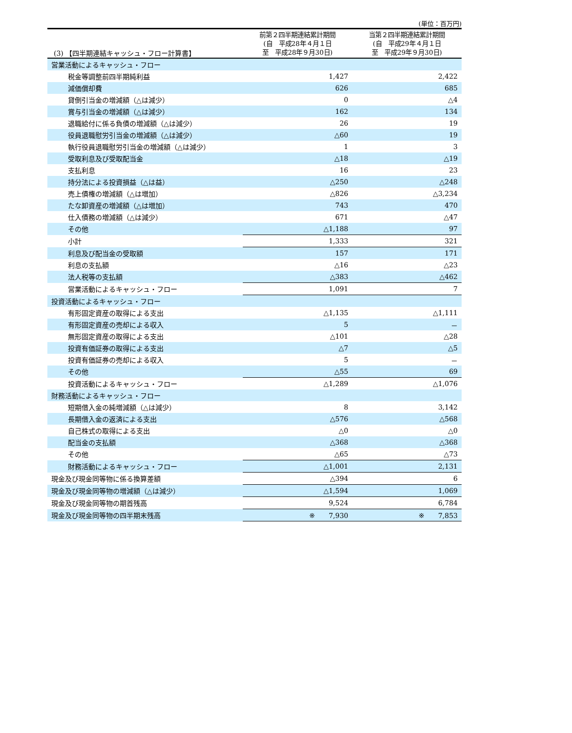(3) 【四半期連結キャッシュ・フロー計算書】
(単位：百万円)
| | 前第２四半期連結累計期間 (自 平成28年４月１日 至 平成28年９月30日) | 当第２四半期連結累計期間 (自 平成29年４月１日 至 平成29年９月30日) |
| --- | --- | --- |
| 営業活動によるキャッシュ・フロー | | |
| 税金等調整前四半期純利益 | 1,427 | 2,422 |
| 減価償却費 | 626 | 685 |
| 貸倒引当金の増減額（△は減少） | 0 | △4 |
| 賞与引当金の増減額（△は減少） | 162 | 134 |
| 退職給付に係る負債の増減額（△は減少） | 26 | 19 |
| 役員退職慰労引当金の増減額（△は減少） | △60 | 19 |
| 執行役員退職慰労引当金の増減額（△は減少） | 1 | 3 |
| 受取利息及び受取配当金 | △18 | △19 |
| 支払利息 | 16 | 23 |
| 持分法による投資損益（△は益） | △250 | △248 |
| 売上債権の増減額（△は増加） | △826 | △3,234 |
| たな卸資産の増減額（△は増加） | 743 | 470 |
| 仕入債務の増減額（△は減少） | 671 | △47 |
| その他 | △1,188 | 97 |
| 小計 | 1,333 | 321 |
| 利息及び配当金の受取額 | 157 | 171 |
| 利息の支払額 | △16 | △23 |
| 法人税等の支払額 | △383 | △462 |
| 営業活動によるキャッシュ・フロー | 1,091 | 7 |
| 投資活動によるキャッシュ・フロー | | |
| 有形固定資産の取得による支出 | △1,135 | △1,111 |
| 有形固定資産の売却による収入 | 5 | － |
| 無形固定資産の取得による支出 | △101 | △28 |
| 投資有価証券の取得による支出 | △7 | △5 |
| 投資有価証券の売却による収入 | 5 | － |
| その他 | △55 | 69 |
| 投資活動によるキャッシュ・フロー | △1,289 | △1,076 |
| 財務活動によるキャッシュ・フロー | | |
| 短期借入金の純増減額（△は減少） | 8 | 3,142 |
| 長期借入金の返済による支出 | △576 | △568 |
| 自己株式の取得による支出 | △0 | △0 |
| 配当金の支払額 | △368 | △368 |
| その他 | △65 | △73 |
| 財務活動によるキャッシュ・フロー | △1,001 | 2,131 |
| 現金及び現金同等物に係る換算差額 | △394 | 6 |
| 現金及び現金同等物の増減額（△は減少） | △1,594 | 1,069 |
| 現金及び現金同等物の期首残高 | 9,524 | 6,784 |
| 現金及び現金同等物の四半期末残高 | ※ 7,930 | ※ 7,853 |